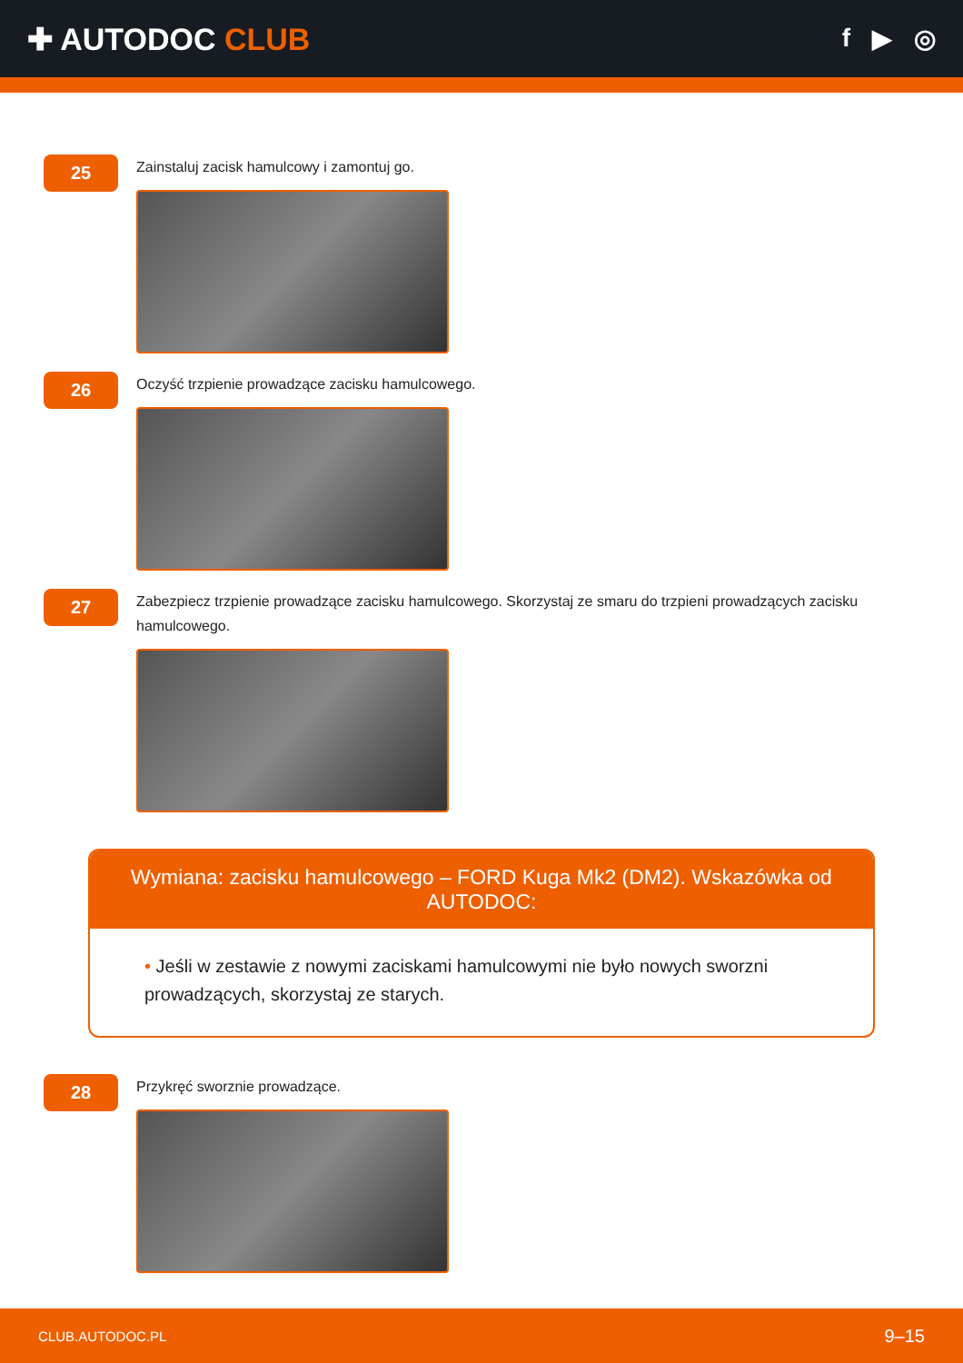✚ AUTODOC CLUB
f ▶ ◎
25
Zainstaluj zacisk hamulcowy i zamontuj go.
26
Oczyść trzpienie prowadzące zacisku hamulcowego.
27
Zabezpiecz trzpienie prowadzące zacisku hamulcowego. Skorzystaj ze smaru do trzpieni prowadzących zacisku hamulcowego.
Wymiana: zacisku hamulcowego – FORD Kuga Mk2 (DM2). Wskazówka od AUTODOC:
• Jeśli w zestawie z nowymi zaciskami hamulcowymi nie było nowych sworzni prowadzących, skorzystaj ze starych.
28
Przykręć sworznie prowadzące.
CLUB.AUTODOC.PL 9–15